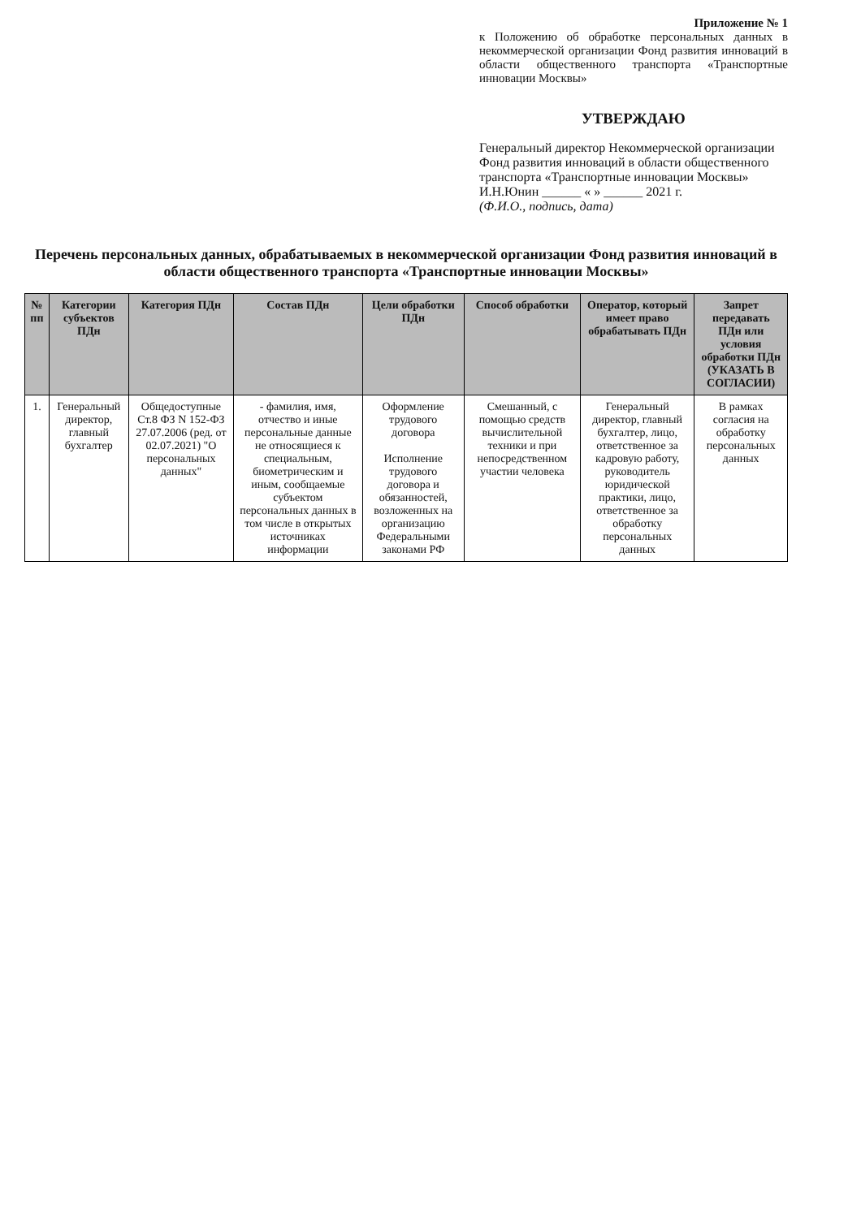Приложение № 1
к Положению об обработке персональных данных в некоммерческой организации Фонд развития инноваций в области общественного транспорта «Транспортные инновации Москвы»
УТВЕРЖДАЮ
Генеральный директор Некоммерческой организации Фонд развития инноваций в области общественного транспорта «Транспортные инновации Москвы»
И.Н.Юнин ______ « » ______ 2021 г.
(Ф.И.О., подпись, дата)
Перечень персональных данных, обрабатываемых в некоммерческой организации Фонд развития инноваций в области общественного транспорта «Транспортные инновации Москвы»
| № пп | Категории субъектов ПДн | Категория ПДн | Состав ПДн | Цели обработки ПДн | Способ обработки | Оператор, который имеет право обрабатывать ПДн | Запрет передавать ПДн или условия обработки ПДн (УКАЗАТЬ В СОГЛАСИИ) |
| --- | --- | --- | --- | --- | --- | --- | --- |
| 1. | Генеральный директор, главный бухгалтер | Общедоступные Ст.8 ФЗ N 152-ФЗ 27.07.2006 (ред. от 02.07.2021) "О персональных данных" | - фамилия, имя, отчество и иные персональные данные не относящиеся к специальным, биометрическим и иным, сообщаемые субъектом персональных данных в том числе в открытых источниках информации | Оформление трудового договора Исполнение трудового договора и обязанностей, возложенных на организацию Федеральными законами РФ | Смешанный, с помощью средств вычислительной техники и при непосредственном участии человека | Генеральный директор, главный бухгалтер, лицо, ответственное за кадровую работу, руководитель юридической практики, лицо, ответственное за обработку персональных данных | В рамках согласия на обработку персональных данных |